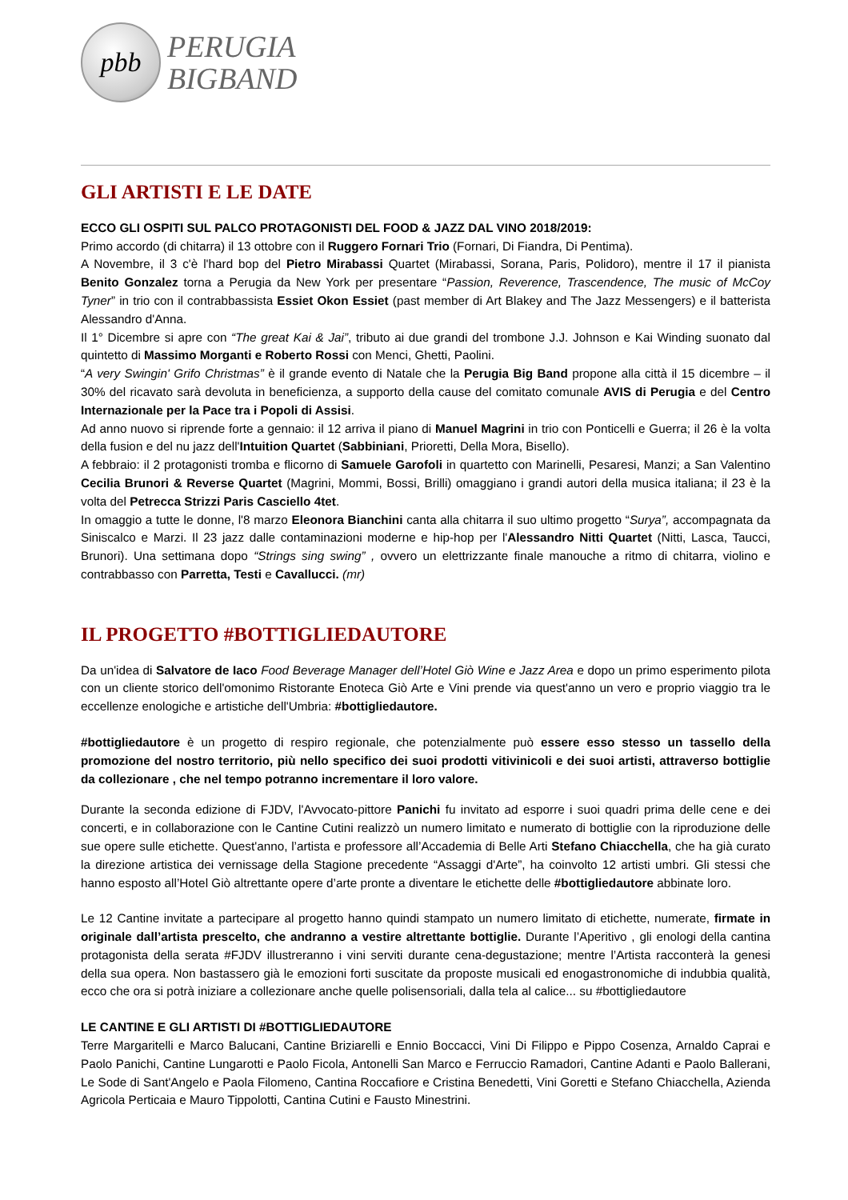pbb
PERUGIA
BIGBAND
GLI ARTISTI E LE DATE
ECCO GLI OSPITI SUL PALCO PROTAGONISTI DEL FOOD & JAZZ DAL VINO 2018/2019:
Primo accordo (di chitarra) il 13 ottobre con il Ruggero Fornari Trio (Fornari, Di Fiandra, Di Pentima).
A Novembre, il 3 c'è l'hard bop del Pietro Mirabassi Quartet (Mirabassi, Sorana, Paris, Polidoro), mentre il 17 il pianista Benito Gonzalez torna a Perugia da New York per presentare “Passion, Reverence, Trascendence, The music of McCoy Tyner” in trio con il contrabbassista Essiet Okon Essiet (past member di Art Blakey and The Jazz Messengers) e il batterista Alessandro d'Anna.
Il 1° Dicembre si apre con “The great Kai & Jai”, tributo ai due grandi del trombone J.J. Johnson e Kai Winding suonato dal quintetto di Massimo Morganti e Roberto Rossi con Menci, Ghetti, Paolini.
“A very Swingin' Grifo Christmas” è il grande evento di Natale che la Perugia Big Band propone alla città il 15 dicembre – il 30% del ricavato sarà devoluta in beneficienza, a supporto della cause del comitato comunale AVIS di Perugia e del Centro Internazionale per la Pace tra i Popoli di Assisi.
Ad anno nuovo si riprende forte a gennaio: il 12 arriva il piano di Manuel Magrini in trio con Ponticelli e Guerra; il 26 è la volta della fusion e del nu jazz dell'Intuition Quartet (Sabbiniani, Prioretti, Della Mora, Bisello).
A febbraio: il 2 protagonisti tromba e flicorno di Samuele Garofoli in quartetto con Marinelli, Pesaresi, Manzi; a San Valentino Cecilia Brunori & Reverse Quartet (Magrini, Mommi, Bossi, Brilli) omaggiano i grandi autori della musica italiana; il 23 è la volta del Petrecca Strizzi Paris Casciello 4tet.
In omaggio a tutte le donne, l'8 marzo Eleonora Bianchini canta alla chitarra il suo ultimo progetto “Surya”, accompagnata da Siniscalco e Marzi. Il 23 jazz dalle contaminazioni moderne e hip-hop per l'Alessandro Nitti Quartet (Nitti, Lasca, Taucci, Brunori). Una settimana dopo “Strings sing swing” , ovvero un elettrizzante finale manouche a ritmo di chitarra, violino e contrabbasso con Parretta, Testi e Cavallucci. (mr)
IL PROGETTO #BOTTIGLIEDAUTORE
Da un'idea di Salvatore de Iaco Food Beverage Manager dell’Hotel Giò Wine e Jazz Area e dopo un primo esperimento pilota con un cliente storico dell'omonimo Ristorante Enoteca Giò Arte e Vini prende via quest'anno un vero e proprio viaggio tra le eccellenze enologiche e artistiche dell'Umbria: #bottigliedautore.
#bottigliedautore è un progetto di respiro regionale, che potenzialmente può essere esso stesso un tassello della promozione del nostro territorio, più nello specifico dei suoi prodotti vitivinicoli e dei suoi artisti, attraverso bottiglie da collezionare , che nel tempo potranno incrementare il loro valore.
Durante la seconda edizione di FJDV, l'Avvocato-pittore Panichi fu invitato ad esporre i suoi quadri prima delle cene e dei concerti, e in collaborazione con le Cantine Cutini realizzò un numero limitato e numerato di bottiglie con la riproduzione delle sue opere sulle etichette. Quest'anno, l’artista e professore all’Accademia di Belle Arti Stefano Chiacchella, che ha già curato la direzione artistica dei vernissage della Stagione precedente “Assaggi d'Arte”, ha coinvolto 12 artisti umbri. Gli stessi che hanno esposto all’Hotel Giò altrettante opere d’arte pronte a diventare le etichette delle #bottigliedautore abbinate loro.
Le 12 Cantine invitate a partecipare al progetto hanno quindi stampato un numero limitato di etichette, numerate, firmate in originale dall’artista prescelto, che andranno a vestire altrettante bottiglie. Durante l’Aperitivo , gli enologi della cantina protagonista della serata #FJDV illustreranno i vini serviti durante cena-degustazione; mentre l’Artista racconterà la genesi della sua opera. Non bastassero già le emozioni forti suscitate da proposte musicali ed enogastronomiche di indubbia qualità, ecco che ora si potrà iniziare a collezionare anche quelle polisensoriali, dalla tela al calice... su #bottigliedautore
LE CANTINE E GLI ARTISTI DI #BOTTIGLIEDAUTORE
Terre Margaritelli e Marco Balucani, Cantine Briziarelli e Ennio Boccacci, Vini Di Filippo e Pippo Cosenza, Arnaldo Caprai e Paolo Panichi, Cantine Lungarotti e Paolo Ficola, Antonelli San Marco e Ferruccio Ramadori, Cantine Adanti e Paolo Ballerani, Le Sode di Sant'Angelo e Paola Filomeno, Cantina Roccafiore e Cristina Benedetti, Vini Goretti e Stefano Chiacchella, Azienda Agricola Perticaia e Mauro Tippolotti, Cantina Cutini e Fausto Minestrini.